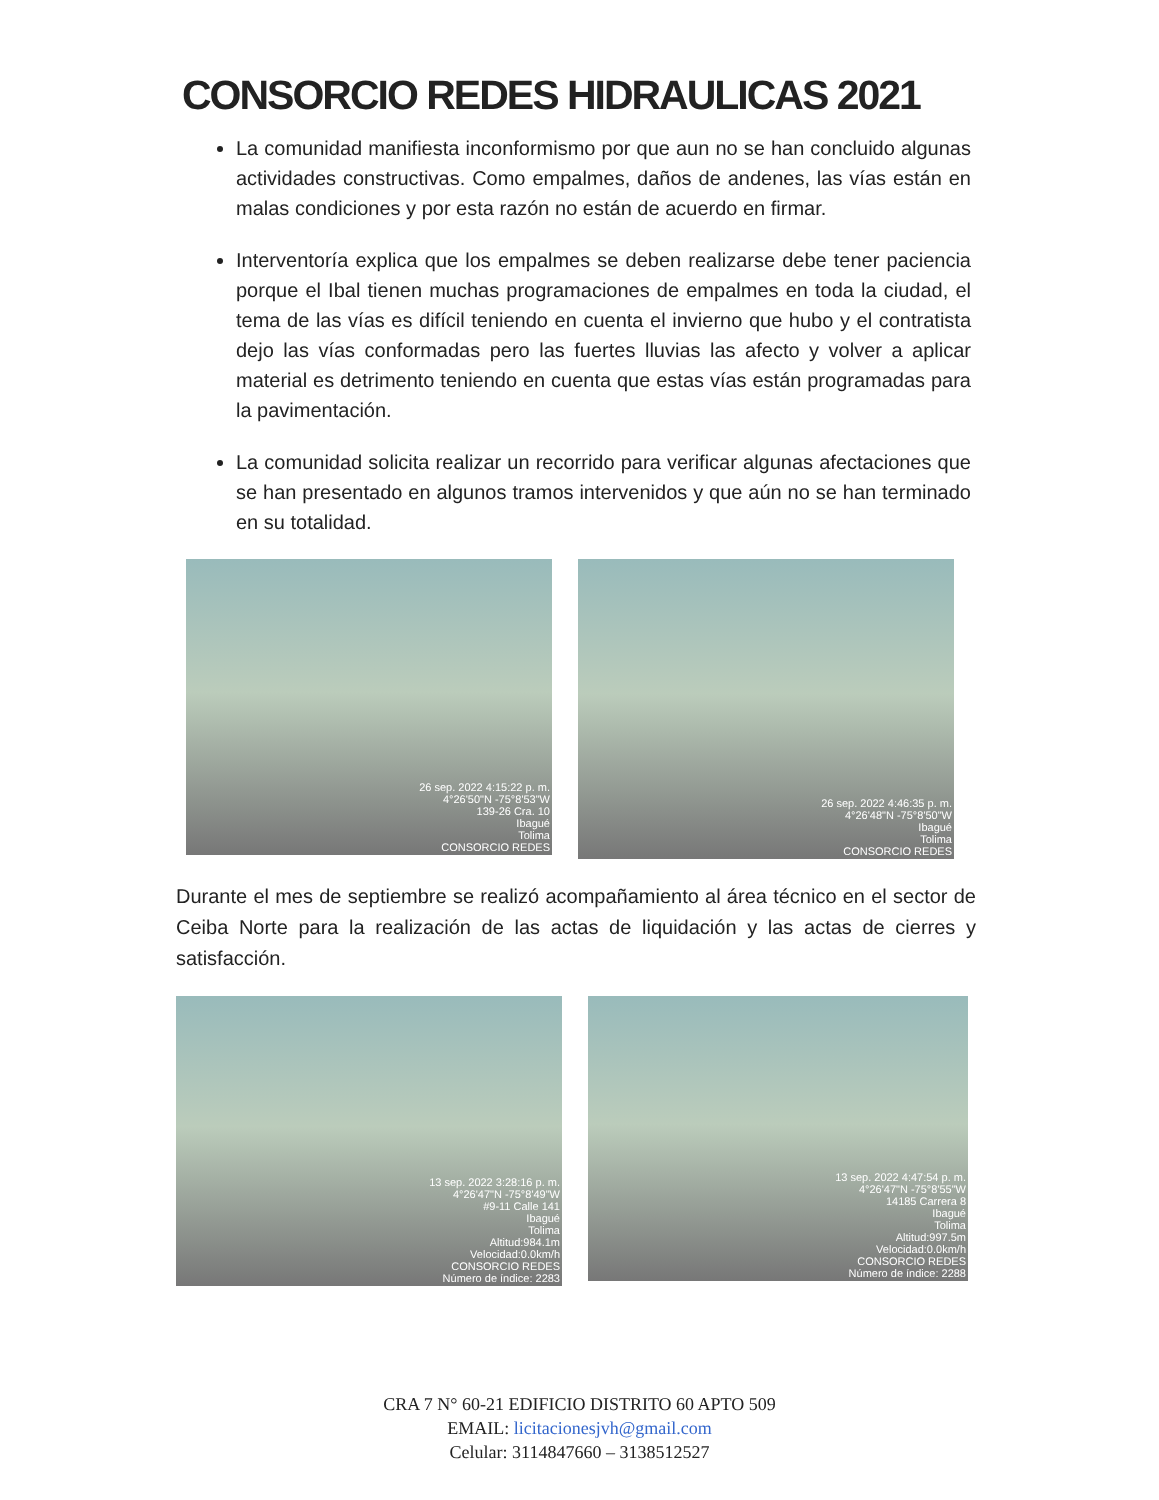CONSORCIO REDES HIDRAULICAS 2021
La comunidad manifiesta inconformismo por que aun no se han concluido algunas actividades constructivas. Como empalmes, daños de andenes, las vías están en malas condiciones y por esta razón no están de acuerdo en firmar.
Interventoría explica que los empalmes se deben realizarse debe tener paciencia porque el Ibal tienen muchas programaciones de empalmes en toda la ciudad, el tema de las vías es difícil teniendo en cuenta el invierno que hubo y el contratista dejo las vías conformadas pero las fuertes lluvias las afecto y volver a aplicar material es detrimento teniendo en cuenta que estas vías están programadas para la pavimentación.
La comunidad solicita realizar un recorrido para verificar algunas afectaciones que se han presentado en algunos tramos intervenidos y que aún no se han terminado en su totalidad.
26 sep. 2022 4:15:22 p. m.
4°26'50"N -75°8'53"W
139-26 Cra. 10
Ibagué
Tolima
CONSORCIO REDES
26 sep. 2022 4:46:35 p. m.
4°26'48"N -75°8'50"W
Ibagué
Tolima
CONSORCIO REDES
Durante el mes de septiembre se realizó acompañamiento al área técnico en el sector de Ceiba Norte para la realización de las actas de liquidación y las actas de cierres y satisfacción.
13 sep. 2022 3:28:16 p. m.
4°26'47"N -75°8'49"W
#9-11 Calle 141
Ibagué
Tolima
Altitud:984.1m
Velocidad:0.0km/h
CONSORCIO REDES
Número de índice: 2283
13 sep. 2022 4:47:54 p. m.
4°26'47"N -75°8'55"W
14185 Carrera 8
Ibagué
Tolima
Altitud:997.5m
Velocidad:0.0km/h
CONSORCIO REDES
Número de índice: 2288
CRA 7 N° 60-21 EDIFICIO DISTRITO 60 APTO 509
EMAIL: licitacionesjvh@gmail.com
Celular: 3114847660 – 3138512527